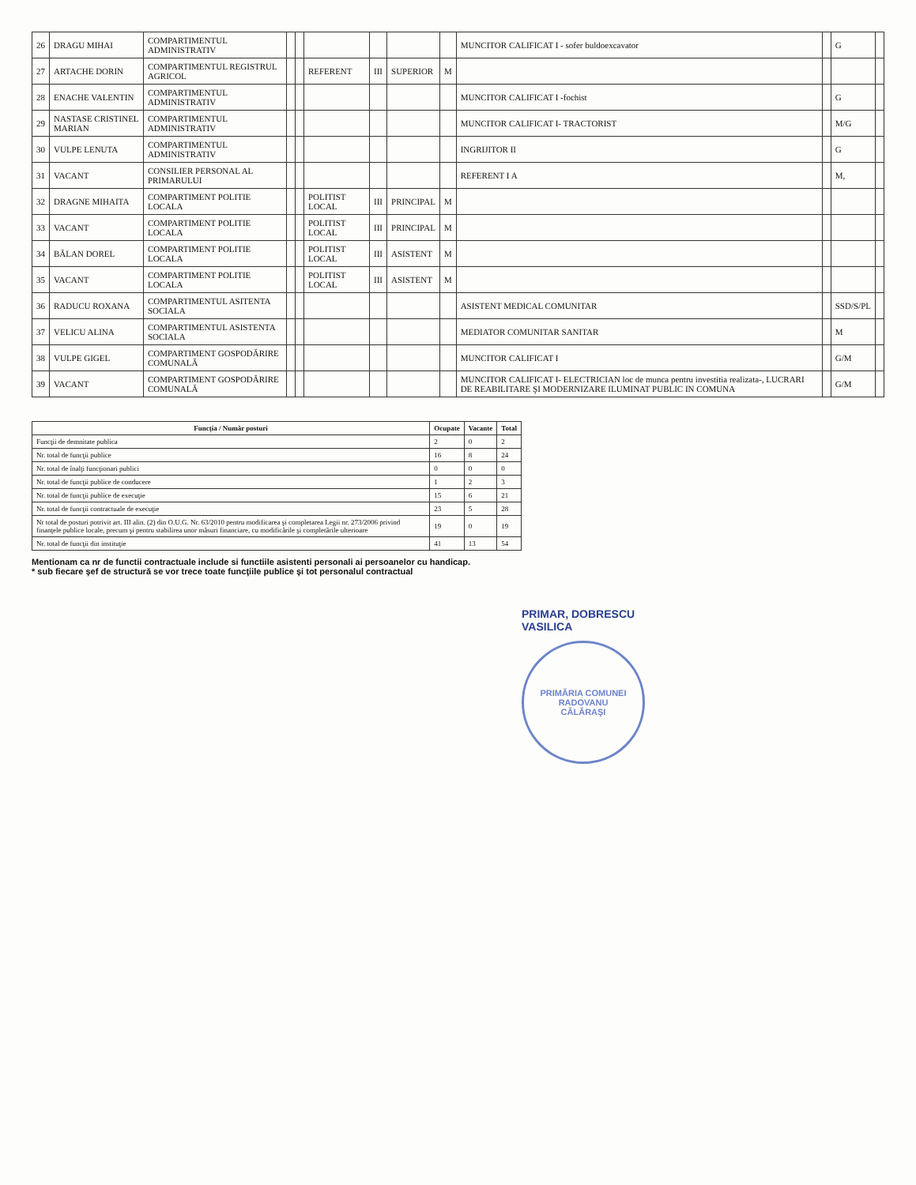| 26 | DRAGU MIHAI | COMPARTIMENTUL ADMINISTRATIV | | | | | | | MUNCITOR CALIFICAT I - sofer buldoexcavator | | G | |
| 27 | ARTACHE DORIN | COMPARTIMENTUL REGISTRUL AGRICOL | | | REFERENT | III | SUPERIOR | M | | | | |
| 28 | ENACHE VALENTIN | COMPARTIMENTUL ADMINISTRATIV | | | | | | | MUNCITOR CALIFICAT I -fochist | | G | |
| 29 | NASTASE CRISTINEL MARIAN | COMPARTIMENTUL ADMINISTRATIV | | | | | | | MUNCITOR CALIFICAT I- TRACTORIST | | M/G | |
| 30 | VULPE LENUTA | COMPARTIMENTUL ADMINISTRATIV | | | | | | | INGRIJITOR II | | G | |
| 31 | VACANT | CONSILIER PERSONAL AL PRIMARULUI | | | | | | | REFERENT I A | | M, | |
| 32 | DRAGNE MIHAITA | COMPARTIMENT POLITIE LOCALA | | | POLITIST LOCAL | III | PRINCIPAL | M | | | | |
| 33 | VACANT | COMPARTIMENT POLITIE LOCALA | | | POLITIST LOCAL | III | PRINCIPAL | M | | | | |
| 34 | BĂLAN DOREL | COMPARTIMENT POLITIE LOCALA | | | POLITIST LOCAL | III | ASISTENT | M | | | | |
| 35 | VACANT | COMPARTIMENT POLITIE LOCALA | | | POLITIST LOCAL | III | ASISTENT | M | | | | |
| 36 | RADUCU ROXANA | COMPARTIMENTUL ASITENTA SOCIALA | | | | | | | ASISTENT MEDICAL COMUNITAR | | SSD/S/PL | |
| 37 | VELICU ALINA | COMPARTIMENTUL ASISTENTA SOCIALA | | | | | | | MEDIATOR COMUNITAR SANITAR | | M | |
| 38 | VULPE GIGEL | COMPARTIMENT GOSPODĂRIRE COMUNALĂ | | | | | | | MUNCITOR CALIFICAT I | | G/M | |
| 39 | VACANT | COMPARTIMENT GOSPODĂRIRE COMUNALĂ | | | | | | | MUNCITOR CALIFICAT I- ELECTRICIAN loc de munca pentru investitia realizata-, LUCRARI DE REABILITARE ŞI MODERNIZARE ILUMINAT PUBLIC IN COMUNA | | G/M | |
| Funcția / Număr posturi | Ocupate | Vacante | Total |
| --- | --- | --- | --- |
| Funcţii de demnitate publica | 2 | 0 | 2 |
| Nr. total de funcţii publice | 16 | 8 | 24 |
| Nr. total de înalţi funcţionari publici | 0 | 0 | 0 |
| Nr. total de funcţii publice de conducere | 1 | 2 | 3 |
| Nr. total de funcţii publice de execuţie | 15 | 6 | 21 |
| Nr. total de funcţii contractuale de execuţie | 23 | 5 | 28 |
| Nr total de posturi potrivit art. III alin. (2) din O.U.G. Nr. 63/2010 pentru modificarea şi completarea Legii nr. 273/2006 privind finanţele publice locale, precum şi pentru stabilirea unor măsuri financiare, cu modificările şi completările ulterioare | 19 | 0 | 19 |
| Nr. total de funcţii din instituţie | 41 | 13 | 54 |
Mentionam ca nr de functii contractuale include si functiile asistenti personali ai persoanelor cu handicap.
* sub fiecare şef de structură se vor trece toate funcţiile publice şi tot personalul contractual
PRIMAR, DOBRESCU
VASILICA
PRIMĂRIA COMUNEI RADOVANU
CĂLĂRAŞI